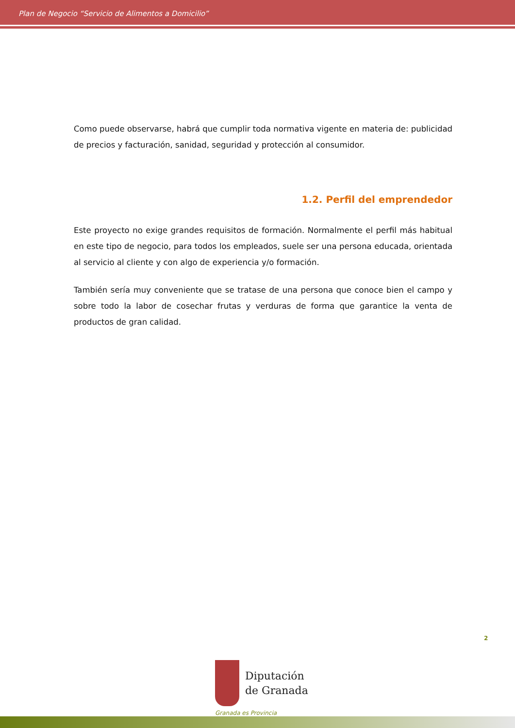Plan de Negocio “Servicio de Alimentos a Domicilio”
Como puede observarse, habrá que cumplir toda normativa vigente en materia de: publicidad de precios y facturación, sanidad, seguridad y protección al consumidor.
1.2. Perfil del emprendedor
Este proyecto no exige grandes requisitos de formación. Normalmente el perfil más habitual en este tipo de negocio, para todos los empleados, suele ser una persona educada, orientada al servicio al cliente y con algo de experiencia y/o formación.
También sería muy conveniente que se tratase de una persona que conoce bien el campo y sobre todo la labor de cosechar frutas y verduras de forma que garantice la venta de productos de gran calidad.
2
Diputación
de Granada
Granada es Provincia